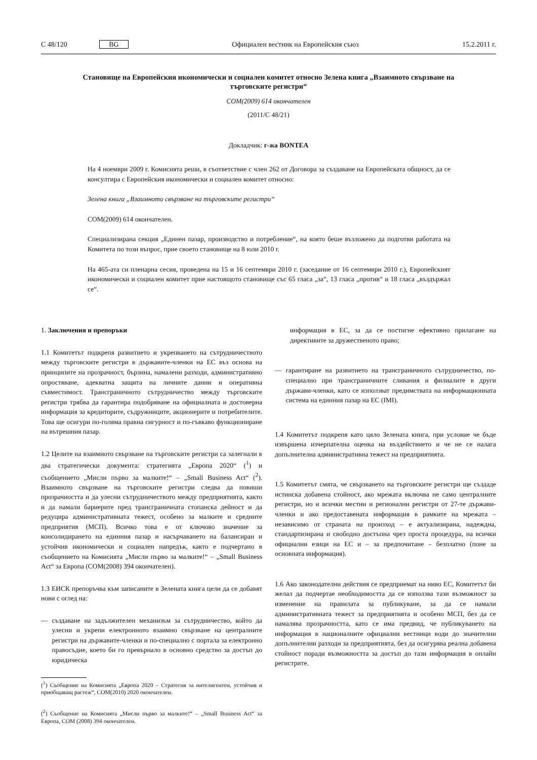C 48/120 BG Официален вестник на Европейския съюз 15.2.2011 г.
Становище на Европейския икономически и социален комитет относно Зелена книга „Взаимното свързване на търговските регистри“
COM(2009) 614 окончателен
(2011/C 48/21)
Докладчик: г-жа BONTEA
На 4 ноември 2009 г. Комисията реши, в съответствие с член 262 от Договора за създаване на Европейската общност, да се консултира с Европейския икономически и социален комитет относно:
Зелена книга „Взаимното свързване на търговските регистри“
COM(2009) 614 окончателен.
Специализирана секция „Единен пазар, производство и потребление“, на която беше възложено да подготви работата на Комитета по този въпрос, прие своето становище на 8 юли 2010 г.
На 465-ата си пленарна сесия, проведена на 15 и 16 септември 2010 г. (заседание от 16 септември 2010 г.), Европейският икономически и социален комитет прие настоящото становище със 65 гласа „за“, 13 гласа „против“ и 18 гласа „въздържал се“.
1. Заключения и препоръки
1.1 Комитетът подкрепя развитието и укрепването на сътрудничеството между търговските регистри в държавите-членки на ЕС въз основа на принципите на прозрачност, бързина, намалени разходи, административно опростяване, адекватна защита на личните данни и оперативна съвместимост. Трансграничното сътрудничество между търговските регистри трябва да гарантира подобряване на официалната и достоверна информация за кредиторите, съдружниците, акционерите и потребителите. Това ще осигури по-голяма правна сигурност и по-гъвкаво функциониране на вътрешния пазар.
1.2 Целите на взаимното свързване на търговските регистри са залегнали в два стратегически документа: стратегията „Европа 2020“ (<sup>1</sup>) и съобщението „Мисли първо за малките!“ – „Small Business Act“ (<sup>2</sup>). Взаимното свързване на търговските регистри следва да повиши прозрачността и да улесни сътрудничеството между предприятията, както и да намали бариерите пред трансграничната стопанска дейност и да редуцира административната тежест, особено за малките и средните предприятия (МСП). Всичко това е от ключово значение за консолидирането на единния пазар и насърчаването на балансиран и устойчив икономически и социален напредък, както е подчертано в съобщението на Комисията „Мисли първо за малките!“ – „Small Business Act“ за Европа (COM(2008) 394 окончателен).
1.3 ЕИСК препоръчва към записаните в Зелената книга цели да се добавят нови с оглед на:
— създаване на задължителен механизъм за сътрудничество, който да улесни и укрепи електронното взаимно свързване на централните регистри на държавите-членки и по-специално с портала за електронно правосъдие, което би го превърнало в основно средство за достъп до юридическа
(<sup>1</sup>) Съобщение на Комисията „Европа 2020 – Стратегия за интелигентен, устойчив и приобщаващ растеж“, COM(2010) 2020 окончателен.
(<sup>2</sup>) Съобщение на Комисията „Мисли първо за малките!“ – „Small Business Act“ за Европа, COM (2008) 394 окончателен.
информация в ЕС, за да се постигне ефективно прилагане на директивите за дружественото право;
— гарантиране на развитието на трансграничното сътрудничество, по-специално при трансграничните сливания и филиалите в други държави-членки, като се използват предимствата на информационната система на единния пазар на ЕС (IMI).
1.4 Комитетът подкрепя като цяло Зелената книга, при условие че бъде извършена изчерпателна оценка на въздействието и че не се налага допълнителна административна тежест на предприятията.
1.5 Комитетът смята, че свързването на търговските регистри ще създаде истинска добавена стойност, ако мрежата включва не само централните регистри, но и всички местни и регионални регистри от 27-те държави-членки и ако предоставената информация в рамките на мрежата – независимо от страната на произход – е актуализирана, надеждна, стандартизирана и свободно достъпна чрез проста процедура, на всички официални езици на ЕС и – за предпочитане – безплатно (поне за основната информация).
1.6 Ако законодателни действия се предприемат на ниво ЕС, Комитетът би желал да подчертае необходимостта да се използва тази възможност за изменение на правилата за публикуване, за да се намали административната тежест за предприятията и особено МСП, без да се намалява прозрачността, като се има предвид, че публикуването на информация в националните официални вестници води до значителни допълнителни разходи за предприятията, без да осигурява реална добавена стойност поради възможността за достъп до тази информация в онлайн регистрите.